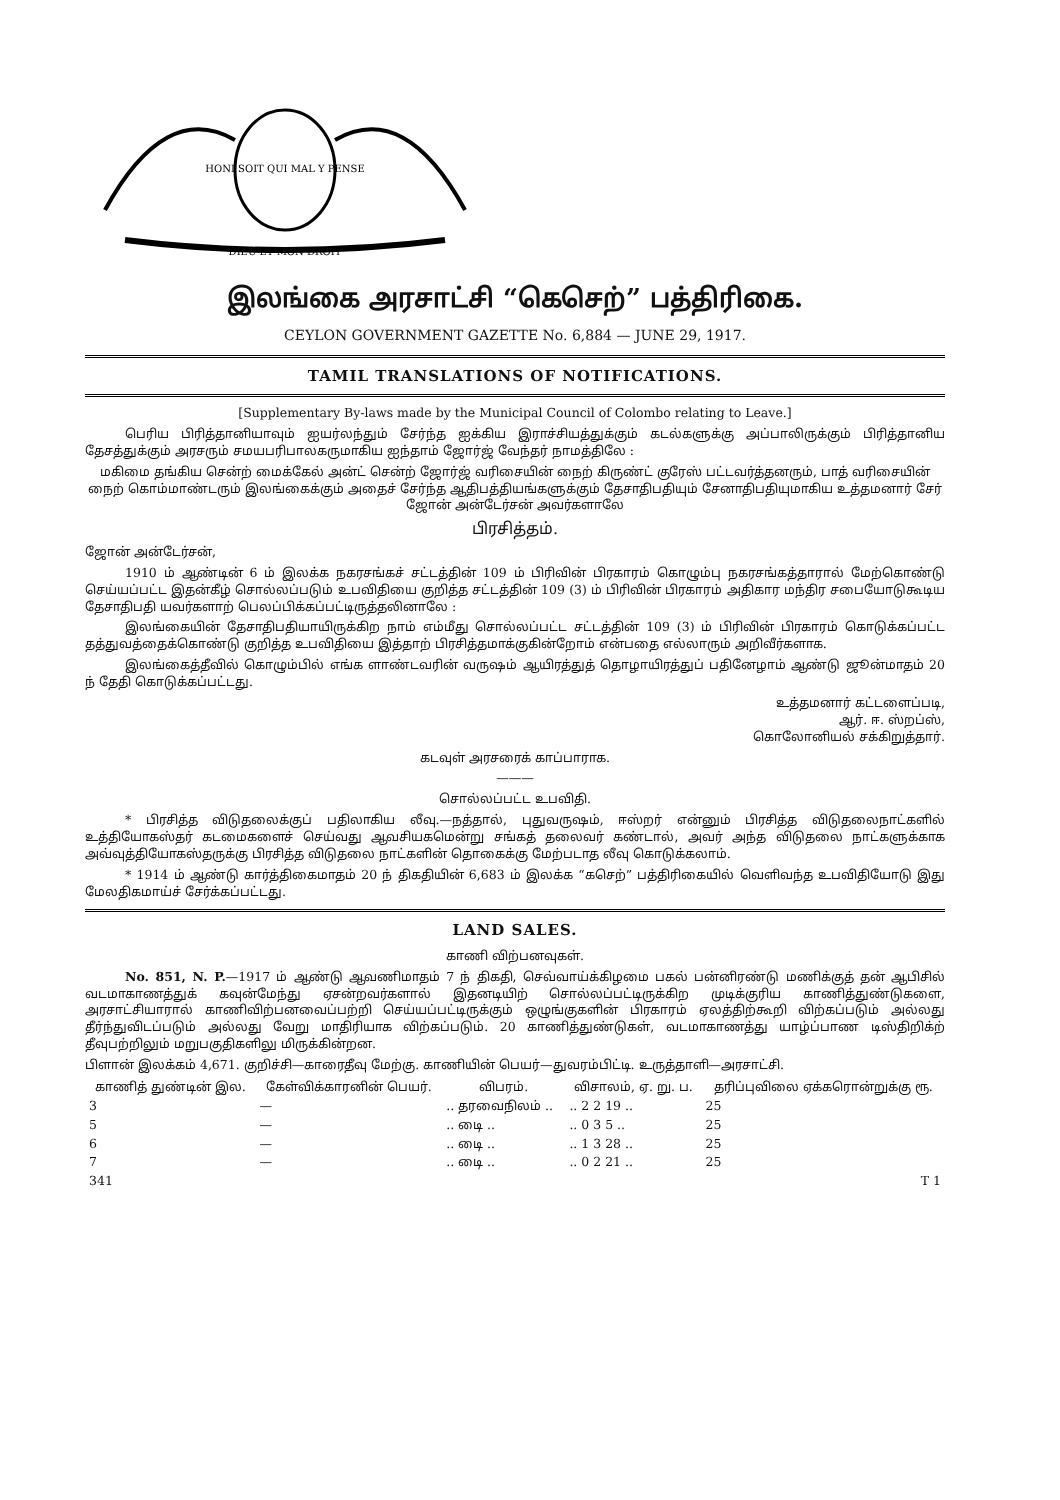HONI SOIT QUI MAL Y PENSE
DIEU ET MON DROIT
இலங்கை அரசாட்சி “கெசெற்” பத்திரிகை.
CEYLON GOVERNMENT GAZETTE No. 6,884 — JUNE 29, 1917.
TAMIL TRANSLATIONS OF NOTIFICATIONS.
[Supplementary By-laws made by the Municipal Council of Colombo relating to Leave.]
பெரிய பிரித்தானியாவும் ஐயர்லந்தும் சேர்ந்த ஐக்கிய இராச்சியத்துக்கும் கடல்களுக்கு அப்பாலிருக்கும் பிரித்தானிய தேசத்துக்கும் அரசரும் சமயபரிபாலகருமாகிய ஐந்தாம் ஜோர்ஜ் வேந்தர் நாமத்திலே :
மகிமை தங்கிய சென்ற் மைக்கேல் அன்ட் சென்ற் ஜோர்ஜ் வரிசையின் நைற் கிருண்ட் குரேஸ் பட்டவர்த்தனரும், பாத் வரிசையின் நைற் கொம்மாண்டரும் இலங்கைக்கும் அதைச் சேர்ந்த ஆதிபத்தியங்களுக்கும் தேசாதிபதியும் சேனாதிபதியுமாகிய உத்தமனார் சேர் ஜோன் அன்டேர்சன் அவர்களாலே
பிரசித்தம்.
ஜோன் அன்டேர்சன்,
1910 ம் ஆண்டின் 6 ம் இலக்க நகரசங்கச் சட்டத்தின் 109 ம் பிரிவின் பிரகாரம் கொழும்பு நகரசங்கத்தாரால் மேற்கொண்டு செய்யப்பட்ட இதன்கீழ் சொல்லப்படும் உபவிதியை குறித்த சட்டத்தின் 109 (3) ம் பிரிவின் பிரகாரம் அதிகார மந்திர சபையோடுகூடிய தேசாதிபதி யவர்களாற் பெலப்பிக்கப்பட்டிருத்தலினாலே :
இலங்கையின் தேசாதிபதியாயிருக்கிற நாம் எம்மீது சொல்லப்பட்ட சட்டத்தின் 109 (3) ம் பிரிவின் பிரகாரம் கொடுக்கப்பட்ட தத்துவத்தைக்கொண்டு குறித்த உபவிதியை இத்தாற் பிரசித்தமாக்குகின்றோம் என்பதை எல்லாரும் அறிவீர்களாக.
இலங்கைத்தீவில் கொழும்பில் எங்க ளாண்டவரின் வருஷம் ஆயிரத்துத் தொழாயிரத்துப் பதினேழாம் ஆண்டு ஜூன்மாதம் 20 ந் தேதி கொடுக்கப்பட்டது.
உத்தமனார் கட்டளைப்படி,
ஆர். ஈ. ஸ்றப்ஸ்,
கொலோனியல் சக்கிறுத்தார்.
கடவுள் அரசரைக் காப்பாராக.
———
சொல்லப்பட்ட உபவிதி.
* பிரசித்த விடுதலைக்குப் பதிலாகிய லீவு.—நத்தால், புதுவருஷம், ஈஸ்றர் என்னும் பிரசித்த விடுதலைநாட்களில் உத்தியோகஸ்தர் கடமைகளைச் செய்வது ஆவசியகமென்று சங்கத் தலைவர் கண்டால், அவர் அந்த விடுதலை நாட்களுக்காக அவ்வுத்தியோகஸ்தருக்கு பிரசித்த விடுதலை நாட்களின் தொகைக்கு மேற்படாத லீவு கொடுக்கலாம்.
* 1914 ம் ஆண்டு கார்த்திகைமாதம் 20 ந் திகதியின் 6,683 ம் இலக்க “கசெற்” பத்திரிகையில் வெளிவந்த உபவிதியோடு இது மேலதிகமாய்ச் சேர்க்கப்பட்டது.
LAND SALES.
காணி விற்பனவுகள்.
No. 851, N. P.—1917 ம் ஆண்டு ஆவணிமாதம் 7 ந் திகதி, செவ்வாய்க்கிழமை பகல் பன்னிரண்டு மணிக்குத் தன் ஆபிசில் வடமாகாணத்துக் கவுன்மேந்து ஏசன்றவர்களால் இதனடியிற் சொல்லப்பட்டிருக்கிற முடிக்குரிய காணித்துண்டுகளை, அரசாட்சியாரால் காணிவிற்பனவைப்பற்றி செய்யப்பட்டிருக்கும் ஒழுங்குகளின் பிரகாரம் ஏலத்திற்கூறி விற்கப்படும் அல்லது தீர்ந்துவிடப்படும் அல்லது வேறு மாதிரியாக விற்கப்படும். 20 காணித்துண்டுகள், வடமாகாணத்து யாழ்ப்பாண டிஸ்திறிக்ற் தீவுபற்றிலும் மறுபகுதிகளிலு மிருக்கின்றன.
பிளான் இலக்கம் 4,671. குறிச்சி—காரைதீவு மேற்கு. காணியின் பெயர்—துவரம்பிட்டி. உருத்தாளி—அரசாட்சி.
| காணித் துண்டின் இல. | கேள்விக்காரனின் பெயர். | விபரம். | விசாலம், ஏ. று. ப. | தரிப்புவிலை ஏக்கரொன்றுக்கு ரூ. |
| --- | --- | --- | --- | --- |
| 3 | — | .. தரவைநிலம் .. | .. 2 2 19 .. | 25 |
| 5 | — | .. டிை .. | .. 0 3 5 .. | 25 |
| 6 | — | .. டிை .. | .. 1 3 28 .. | 25 |
| 7 | — | .. டிை .. | .. 0 2 21 .. | 25 |
| 341 | T 1 |